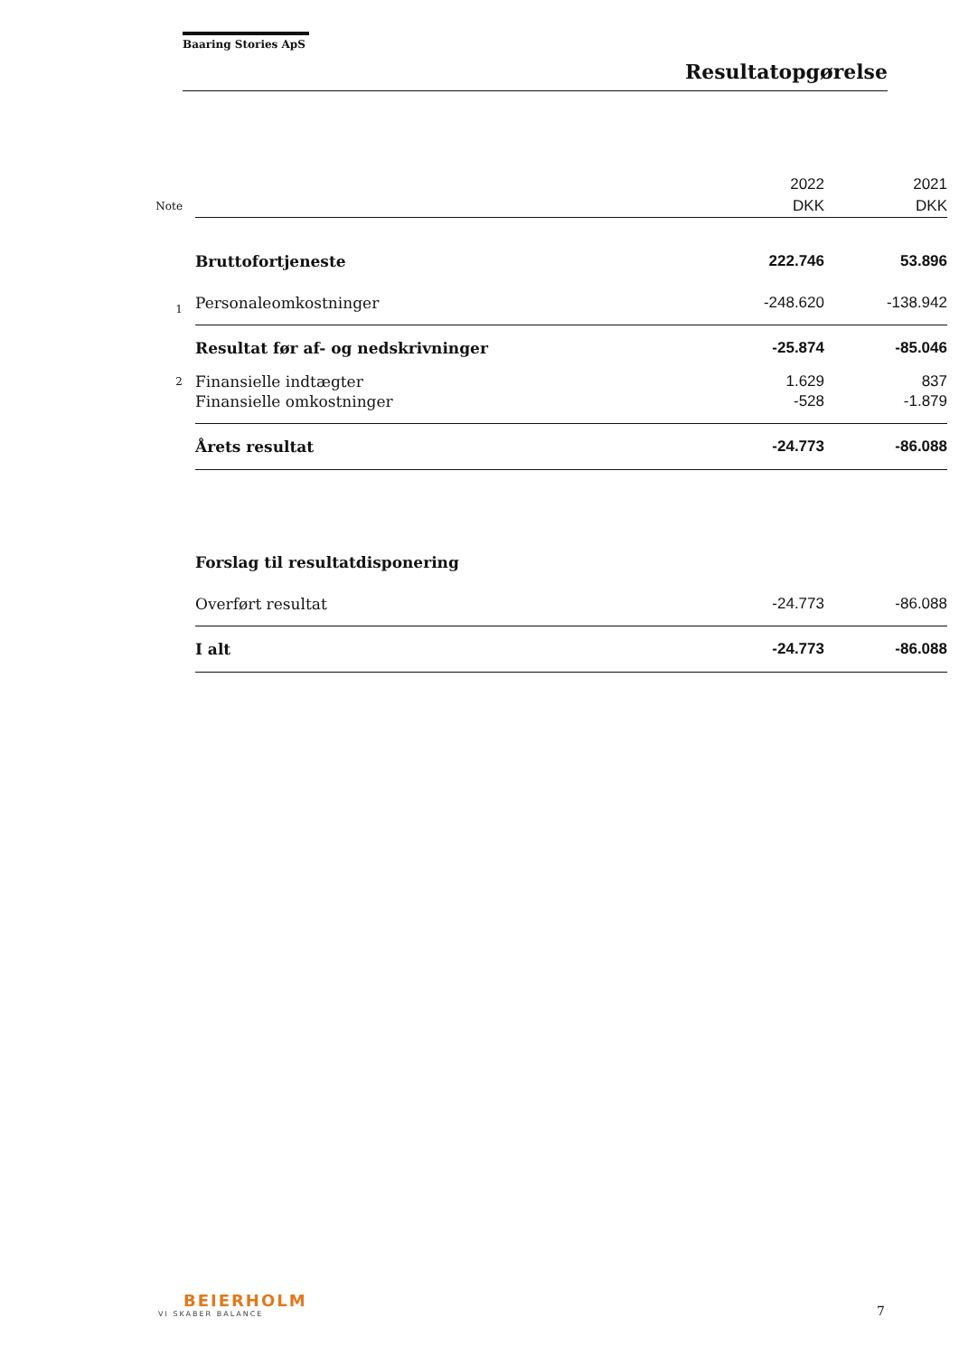Baaring Stories ApS
Resultatopgørelse
| | | 2022 | 2021 |
| Note | | DKK | DKK |
| | Bruttofortjeneste | 222.746 | 53.896 |
| 1 | Personaleomkostninger | -248.620 | -138.942 |
| | Resultat før af- og nedskrivninger | -25.874 | -85.046 |
| 2 | Finansielle indtægter | 1.629 | 837 |
| | Finansielle omkostninger | -528 | -1.879 |
| | Årets resultat | -24.773 | -86.088 |
| | Forslag til resultatdisponering | | |
| | Overført resultat | -24.773 | -86.088 |
| | I alt | -24.773 | -86.088 |
BEIERHOLM
VI SKABER BALANCE
7